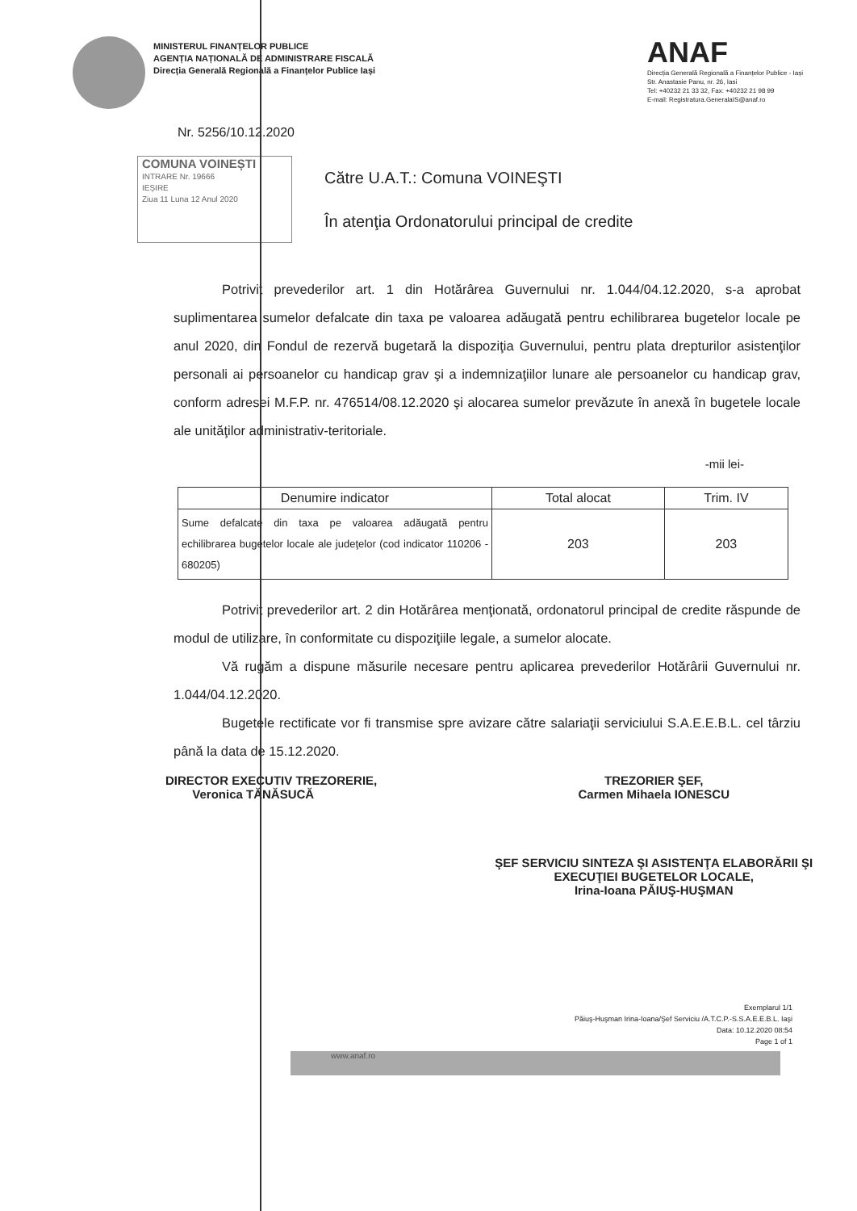MINISTERUL FINANȚELOR PUBLICE
AGENȚIA NAȚIONALĂ DE ADMINISTRARE FISCALĂ
Direcția Generală Regională a Finanțelor Publice Iași
ANAF
Direcția Generală Regională a Finanțelor Publice - Iași
Str. Anastasie Panu, nr. 26, Iasi
Tel: +40232 21 33 32, Fax: +40232 21 98 99
E-mail: Registratura.GeneralaIS@anaf.ro
Nr. 5256/10.12.2020
COMUNA VOINEȘTI
INTRARE Nr. 19666
IEȘIRE
Ziua 11 Luna 12 Anul 2020
Către U.A.T.: Comuna VOINEŞTI
În atenţia Ordonatorului principal de credite
Potrivit prevederilor art. 1 din Hotărârea Guvernului nr. 1.044/04.12.2020, s-a aprobat suplimentarea sumelor defalcate din taxa pe valoarea adăugată pentru echilibrarea bugetelor locale pe anul 2020, din Fondul de rezervă bugetară la dispoziţia Guvernului, pentru plata drepturilor asistenţilor personali ai persoanelor cu handicap grav şi a indemnizaţiilor lunare ale persoanelor cu handicap grav, conform adresei M.F.P. nr. 476514/08.12.2020 şi alocarea sumelor prevăzute în anexă în bugetele locale ale unităţilor administrativ-teritoriale.
-mii lei-
| Denumire indicator | Total alocat | Trim. IV |
| --- | --- | --- |
| Sume defalcate din taxa pe valoarea adăugată pentru echilibrarea bugetelor locale ale judeţelor (cod indicator 110206 - 680205) | 203 | 203 |
Potrivit prevederilor art. 2 din Hotărârea menţionată, ordonatorul principal de credite răspunde de modul de utilizare, în conformitate cu dispoziţiile legale, a sumelor alocate.
Vă rugăm a dispune măsurile necesare pentru aplicarea prevederilor Hotărârii Guvernului nr. 1.044/04.12.2020.
Bugetele rectificate vor fi transmise spre avizare către salariaţii serviciului S.A.E.E.B.L. cel târziu până la data de 15.12.2020.
DIRECTOR EXECUTIV TREZORERIE,
Veronica TĂNĂSUCĂ
TREZORIER ŞEF,
Carmen Mihaela IONESCU
ŞEF SERVICIU SINTEZA ŞI ASISTENŢA ELABORĂRII ŞI EXECUŢIEI BUGETELOR LOCALE,
Irina-Ioana PĂIUŞ-HUŞMAN
Exemplarul 1/1
Păiuş-Huşman Irina-Ioana/Şef Serviciu /A.T.C.P.-S.S.A.E.E.B.L. Iaşi
Data: 10.12.2020 08:54
Page 1 of 1
www.anaf.ro